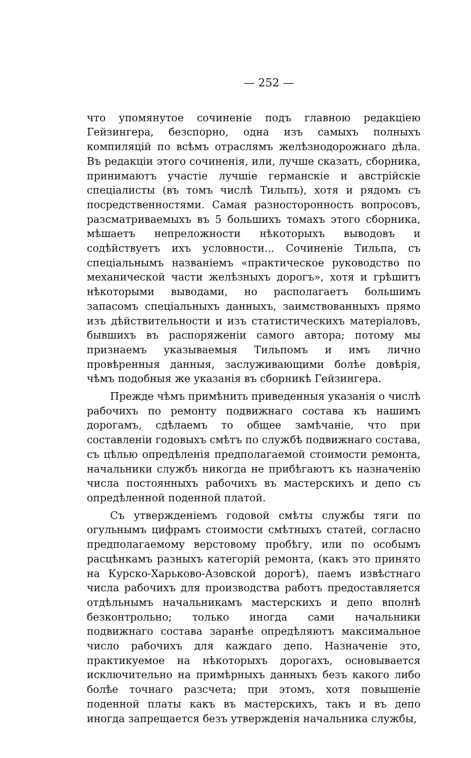— 252 —
что упомянутое сочиненіе подъ главною редакціею Гейзингера, безспорно, одна изъ самыхъ полныхъ компиляцій по всѣмъ отраслямъ желѣзнодорожнаго дѣла. Въ редакціи этого сочиненія, или, лучше сказать, сборника, принимаютъ участіе лучшіе германскіе и австрійскіе спеціалисты (въ томъ числѣ Тильпъ), хотя и рядомъ съ посредственностями. Самая разносторонность вопросовъ, разсматриваемыхъ въ 5 большихъ томахъ этого сборника, мѣшаетъ непреложности нѣкоторыхъ выводовъ и содѣйствуетъ ихъ условности... Сочиненіе Тильпа, съ спеціальнымъ названіемъ «практическое руководство по механической части желѣзныхъ дорогъ», хотя и грѣшитъ нѣкоторыми выводами, но располагаетъ большимъ запасомъ спеціальныхъ данныхъ, заимствованныхъ прямо изъ дѣйствительности и изъ статистическихъ матеріаловъ, бывшихъ въ распоряженіи самого автора; потому мы признаемъ указываемыя Тильпомъ и имъ лично провѣренныя данныя, заслуживающими болѣе довѣрія, чѣмъ подобныя же указанія въ сборникѣ Гейзингера.
Прежде чѣмъ примѣнить приведенныя указанія о числѣ рабочихъ по ремонту подвижнаго состава къ нашимъ дорогамъ, сдѣлаемъ то общее замѣчаніе, что при составленіи годовыхъ смѣтъ по службѣ подвижнаго состава, съ цѣлью опредѣленія предполагаемой стоимости ремонта, начальники службъ никогда не прибѣгаютъ къ назначенію числа постоянныхъ рабочихъ въ мастерскихъ и депо съ опредѣленной поденной платой.
Съ утвержденіемъ годовой смѣты службы тяги по огульнымъ цифрамъ стоимости смѣтныхъ статей, согласно предполагаемому верстовому пробѣгу, или по особымъ расцѣнкамъ разныхъ категорій ремонта, (какъ это принято на Курско-Харьково-Азовской дорогѣ), паемъ извѣстнаго числа рабочихъ для производства работъ предоставляется отдѣльнымъ начальникамъ мастерскихъ и депо вполнѣ безконтрольно; только иногда сами начальники подвижнаго состава заранѣе опредѣляютъ максимальное число рабочихъ для каждаго депо. Назначеніе это, практикуемое на нѣкоторыхъ дорогахъ, основывается исключительно на примѣрныхъ данныхъ безъ какого либо болѣе точнаго разсчета; при этомъ, хотя повышеніе поденной платы какъ въ мастерскихъ, такъ и въ депо иногда запрещается безъ утвержденія начальника службы,